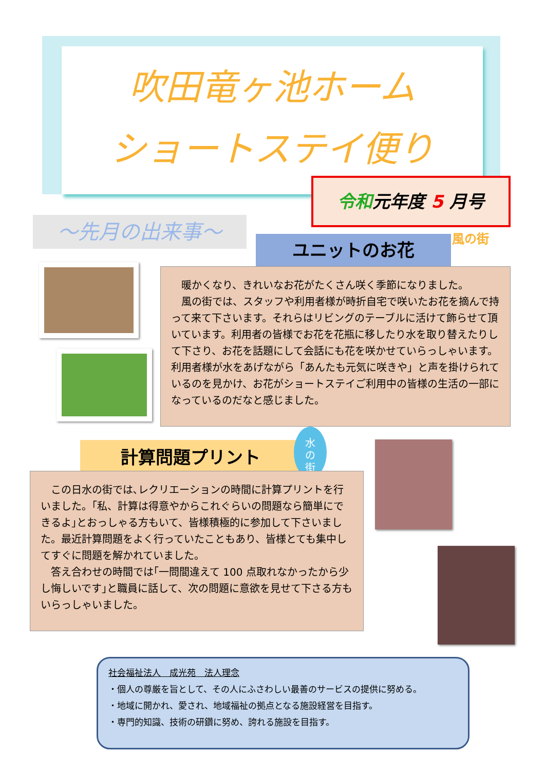吹田竜ヶ池ホーム
ショートステイ便り
令和元年度 5 月号
～先月の出来事～
ユニットのお花 風の街
　暖かくなり、きれいなお花がたくさん咲く季節になりました。
　風の街では、スタッフや利用者様が時折自宅で咲いたお花を摘んで持って来て下さいます。それらはリビングのテーブルに活けて飾らせて頂いています。利用者の皆様でお花を花瓶に移したり水を取り替えたりして下さり、お花を話題にして会話にも花を咲かせていらっしゃいます。利用者様が水をあげながら「あんたも元気に咲きや」と声を掛けられているのを見かけ、お花がショートステイご利用中の皆様の生活の一部になっているのだなと感じました。
計算問題プリント
水
の
街
　この日水の街では､レクリエーションの時間に計算プリントを行いました。｢私、計算は得意やからこれぐらいの問題なら簡単にできるよ｣とおっしゃる方もいて、皆様積極的に参加して下さいました。最近計算問題をよく行っていたこともあり、皆様とても集中してすぐに問題を解かれていました。
　答え合わせの時間では｢一問間違えて 100 点取れなかったから少し悔しいです｣と職員に話して、次の問題に意欲を見せて下さる方もいらっしゃいました。
社会福祉法人　成光苑　法人理念
・個人の尊厳を旨として、その人にふさわしい最善のサービスの提供に努める。
・地域に開かれ、愛され、地域福祉の拠点となる施設経営を目指す。
・専門的知識、技術の研鑽に努め、誇れる施設を目指す。